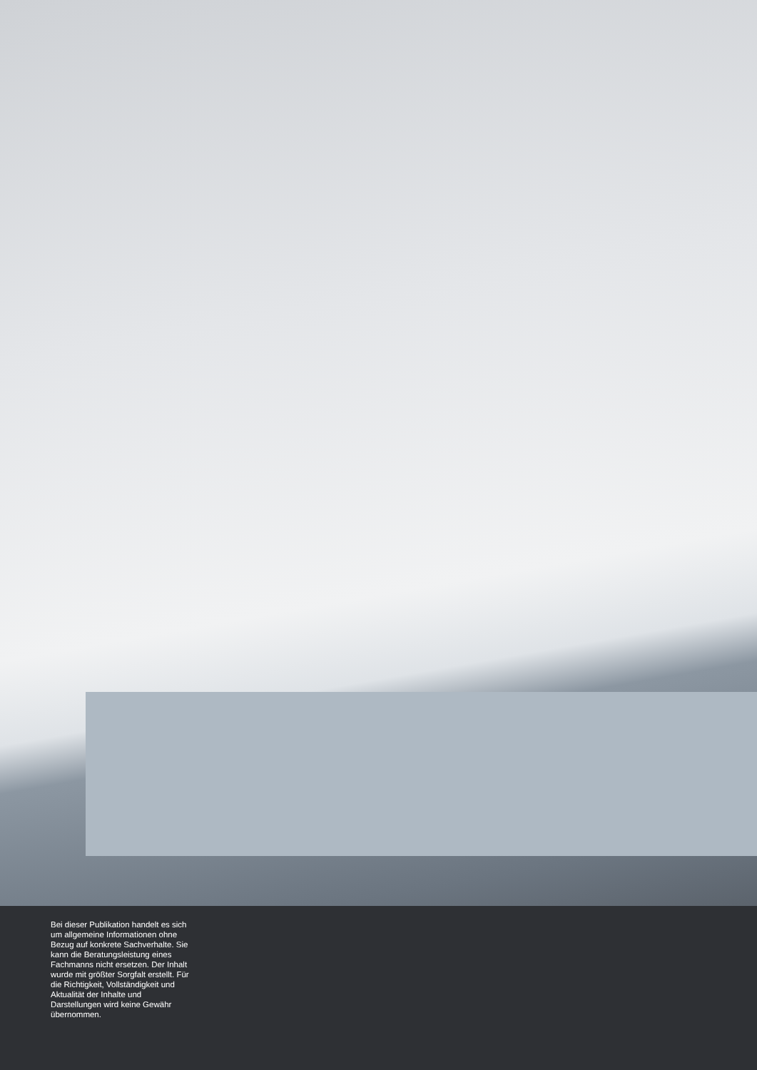Bei dieser Publikation handelt es sich um allgemeine Informationen ohne Bezug auf konkrete Sachverhalte. Sie kann die Beratungsleistung eines Fachmanns nicht ersetzen. Der Inhalt wurde mit größter Sorgfalt erstellt. Für die Richtigkeit, Vollständigkeit und Aktualität der Inhalte und Darstellungen wird keine Gewähr übernommen.